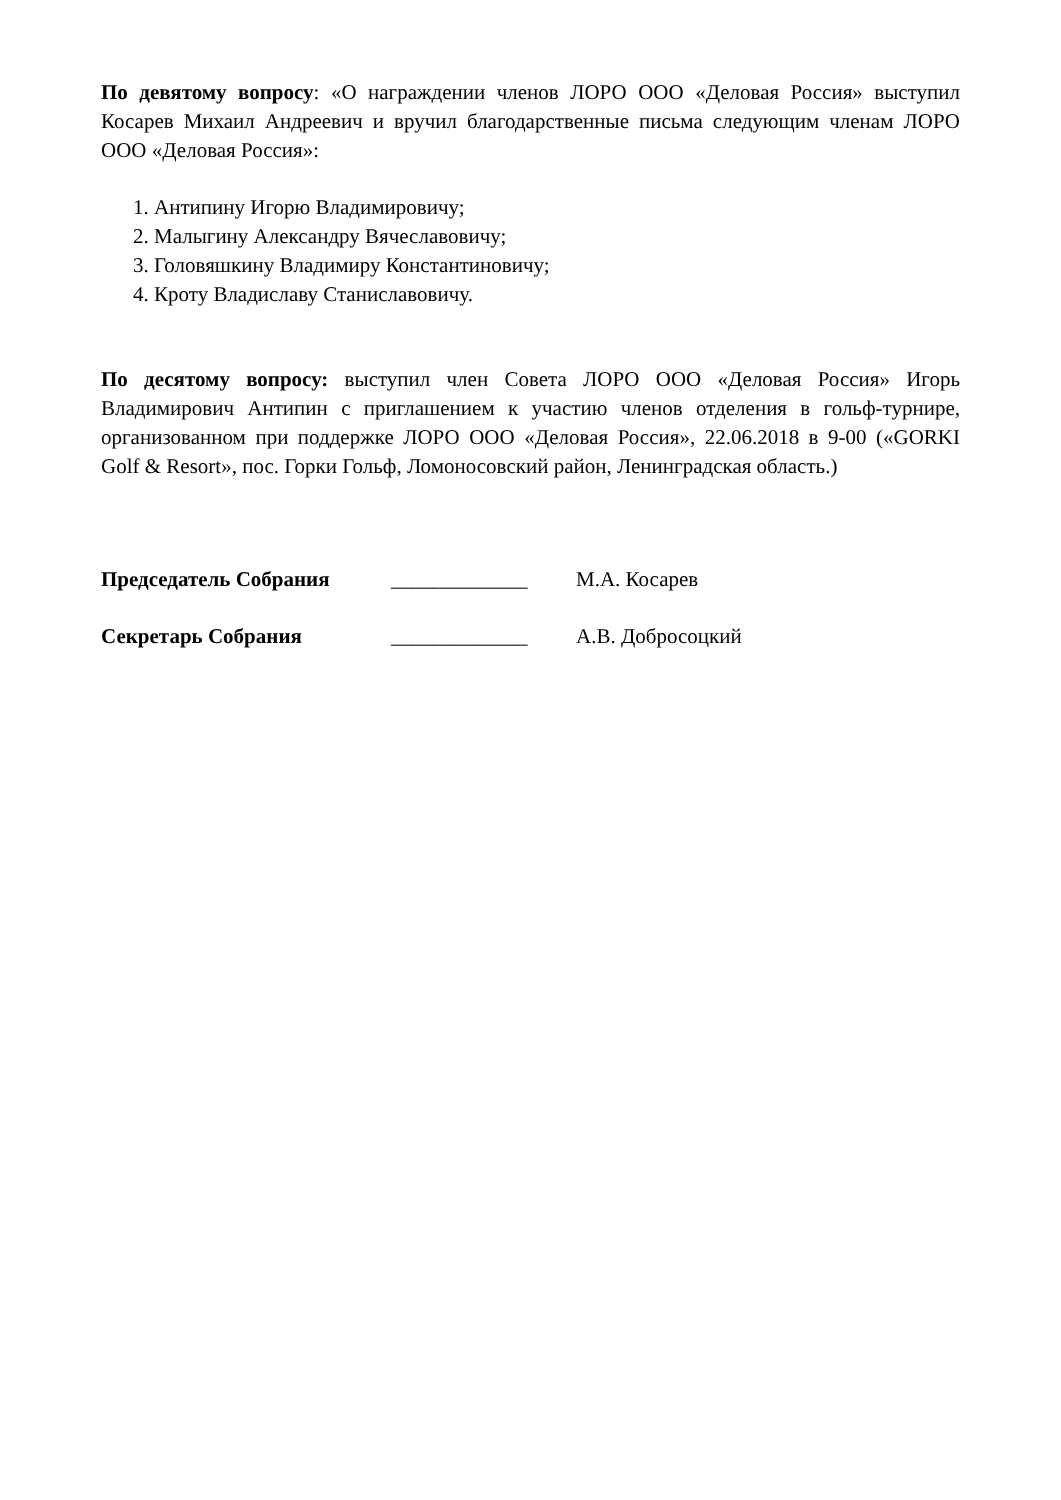По девятому вопросу: «О награждении членов ЛОРО ООО «Деловая Россия» выступил Косарев Михаил Андреевич и вручил благодарственные письма следующим членам ЛОРО ООО «Деловая Россия»:
1. Антипину Игорю Владимировичу;
2. Малыгину Александру Вячеславовичу;
3. Головяшкину Владимиру Константиновичу;
4. Кроту Владиславу Станиславовичу.
По десятому вопросу: выступил член Совета ЛОРО ООО «Деловая Россия» Игорь Владимирович Антипин с приглашением к участию членов отделения в гольф-турнире, организованном при поддержке ЛОРО ООО «Деловая Россия», 22.06.2018 в 9-00 («GORKI Golf & Resort», пос. Горки Гольф, Ломоносовский район, Ленинградская область.)
Председатель Собрания _____________ М.А. Косарев
Секретарь Собрания _____________ А.В. Добросоцкий